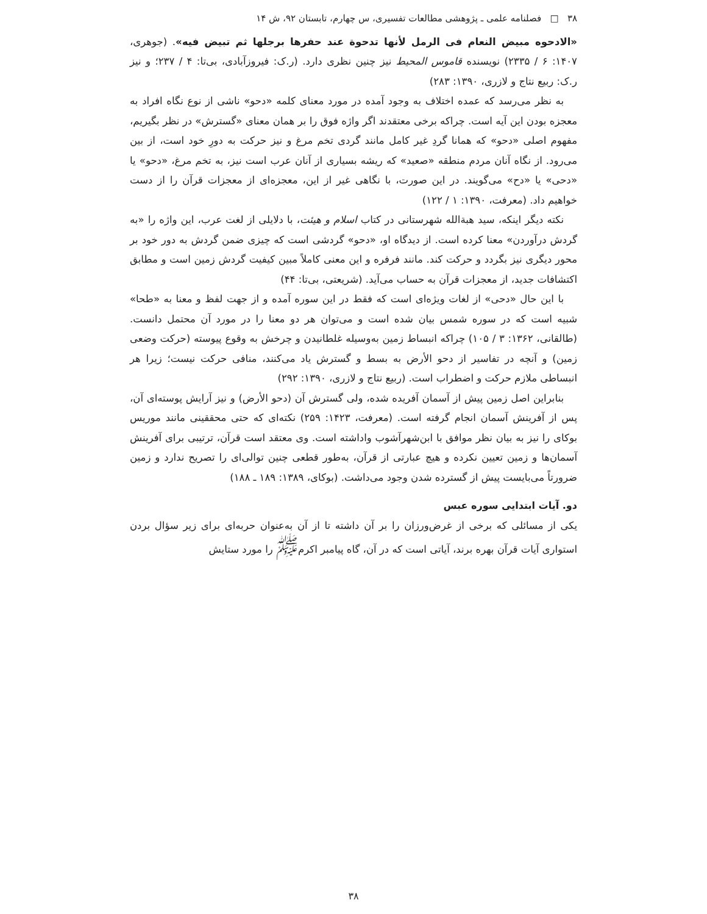۳۸ □ فصلنامه علمی ـ پژوهشی مطالعات تفسیری، س چهارم، تابستان ۹۲، ش ۱۴
«الادحوه مبیض النعام فی الرمل لأنها تدحوة عند حفرها برجلها ثم تبیض فیه». (جوهری، ۱۴۰۷: ۶ / ۲۳۳۵) نویسنده قاموس المحیط نیز چنین نظری دارد. (ر.ک: فیروزآبادی، بی‌تا: ۴ / ۲۳۷؛ و نیز ر.ک: ربیع نتاج و لازری، ۱۳۹۰: ۲۸۳)
به نظر می‌رسد که عمده اختلاف به وجود آمده در مورد معنای کلمه «دحو» ناشی از نوع نگاه افراد به معجزه بودن این آیه است. چراکه برخی معتقدند اگر واژه فوق را بر همان معنای «گسترش» در نظر بگیریم، مفهوم اصلی «دحو» که همانا گردِ غیر کامل مانند گردی تخم مرغ و نیز حرکت به دورِ خود است، از بین می‌رود. از نگاه آنان مردم منطقه «صعید» که ریشه بسیاری از آنان عرب است نیز، به تخم مرغ، «دحو» یا «دحی» یا «دح» می‌گویند. در این صورت، با نگاهی غیر از این، معجزه‌ای از معجزات قرآن را از دست خواهیم داد. (معرفت، ۱۳۹۰: ۱ / ۱۲۲)
نکته دیگر اینکه، سید هبةالله شهرستانی در کتاب اسلام و هیئت، با دلایلی از لغت عرب، این واژه را «به گردش درآوردن» معنا کرده است. از دیدگاه او، «دحو» گردشی است که چیزی ضمن گردش به دور خود بر محور دیگری نیز بگردد و حرکت کند. مانند فرفره و این معنی کاملاً مبین کیفیت گردش زمین است و مطابق اکتشافات جدید، از معجزات قرآن به حساب می‌آید. (شریعتی، بی‌تا: ۴۴)
با این حال «دحی» از لغات ویژه‌ای است که فقط در این سوره آمده و از جهت لفظ و معنا به «طحا» شبیه است که در سوره شمس بیان شده است و می‌توان هر دو معنا را در مورد آن محتمل دانست. (طالقانی، ۱۳۶۲: ۳ / ۱۰۵) چراکه انبساط زمین به‌وسیله غلطانیدن و چرخش به وقوع پیوسته (حرکت وضعی زمین) و آنچه در تفاسیر از دحو الأرض به بسط و گسترش یاد می‌کنند، منافی حرکت نیست؛ زیرا هر انبساطی ملازم حرکت و اضطراب است. (ربیع نتاج و لازری، ۱۳۹۰: ۲۹۲)
بنابراین اصل زمین پیش از آسمان آفریده شده، ولی گسترش آن (دحو الأرض) و نیز آرایش پوسته‌ای آن، پس از آفرینش آسمان انجام گرفته است. (معرفت، ۱۴۲۳: ۲۵۹) نکته‌ای که حتی محققینی مانند موریس بوکای را نیز به بیان نظر موافق با ابن‌شهرآشوب واداشته است. وی معتقد است قرآن، ترتیبی برای آفرینش آسمان‌ها و زمین تعیین نکرده و هیچ عبارتی از قرآن، به‌طور قطعی چنین توالی‌ای را تصریح ندارد و زمین ضرورتاً می‌بایست پیش از گسترده شدن وجود می‌داشت. (بوکای، ۱۳۸۹: ۱۸۹ ـ ۱۸۸)
دو. آیات ابتدایی سوره عبس
یکی از مسائلی که برخی از غرض‌ورزان را بر آن داشته تا از آن به‌عنوان حربه‌ای برای زیر سؤال بردن استواری آیات قرآن بهره برند، آیاتی است که در آن، گاه پیامبر اکرم<sup>ﷺ</sup> را مورد ستایش
۳۸